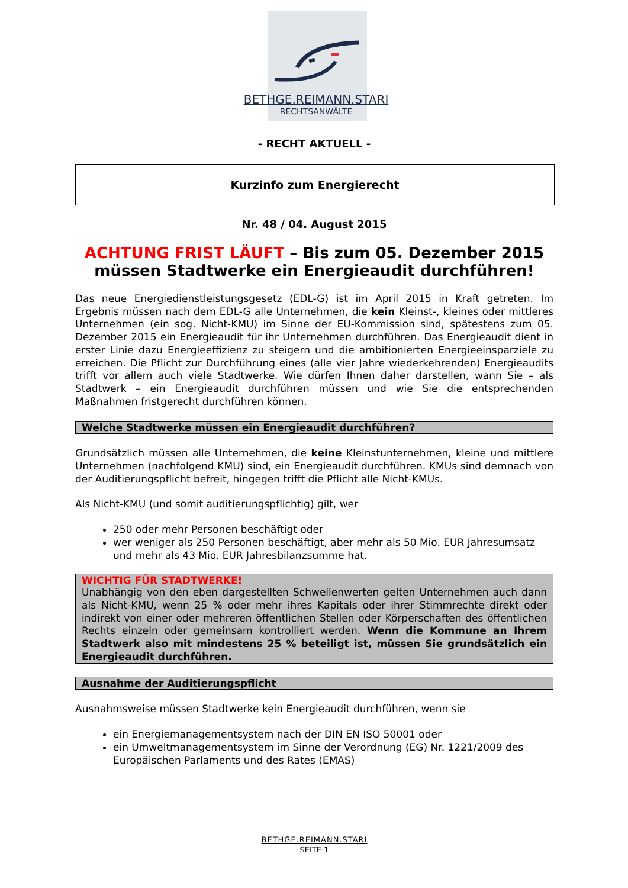BETHGE.REIMANN.STARI
RECHTSANWÄLTE
- RECHT AKTUELL -
Kurzinfo zum Energierecht
Nr. 48 / 04. August 2015
ACHTUNG FRIST LÄUFT – Bis zum 05. Dezember 2015 müssen Stadtwerke ein Energieaudit durchführen!
Das neue Energiedienstleistungsgesetz (EDL-G) ist im April 2015 in Kraft getreten. Im Ergebnis müssen nach dem EDL-G alle Unternehmen, die kein Kleinst-, kleines oder mittleres Unternehmen (ein sog. Nicht-KMU) im Sinne der EU-Kommission sind, spätestens zum 05. Dezember 2015 ein Energieaudit für ihr Unternehmen durchführen. Das Energieaudit dient in erster Linie dazu Energieeffizienz zu steigern und die ambitionierten Energieeinsparziele zu erreichen. Die Pflicht zur Durchführung eines (alle vier Jahre wiederkehrenden) Energieaudits trifft vor allem auch viele Stadtwerke. Wie dürfen Ihnen daher darstellen, wann Sie – als Stadtwerk – ein Energieaudit durchführen müssen und wie Sie die entsprechenden Maßnahmen fristgerecht durchführen können.
Welche Stadtwerke müssen ein Energieaudit durchführen?
Grundsätzlich müssen alle Unternehmen, die keine Kleinstunternehmen, kleine und mittlere Unternehmen (nachfolgend KMU) sind, ein Energieaudit durchführen. KMUs sind demnach von der Auditierungspflicht befreit, hingegen trifft die Pflicht alle Nicht-KMUs.
Als Nicht-KMU (und somit auditierungspflichtig) gilt, wer
250 oder mehr Personen beschäftigt oder
wer weniger als 250 Personen beschäftigt, aber mehr als 50 Mio. EUR Jahresumsatz und mehr als 43 Mio. EUR Jahresbilanzsumme hat.
WICHTIG FÜR STADTWERKE!
Unabhängig von den eben dargestellten Schwellenwerten gelten Unternehmen auch dann als Nicht-KMU, wenn 25 % oder mehr ihres Kapitals oder ihrer Stimmrechte direkt oder indirekt von einer oder mehreren öffentlichen Stellen oder Körperschaften des öffentlichen Rechts einzeln oder gemeinsam kontrolliert werden. Wenn die Kommune an Ihrem Stadtwerk also mit mindestens 25 % beteiligt ist, müssen Sie grundsätzlich ein Energieaudit durchführen.
Ausnahme der Auditierungspflicht
Ausnahmsweise müssen Stadtwerke kein Energieaudit durchführen, wenn sie
ein Energiemanagementsystem nach der DIN EN ISO 50001 oder
ein Umweltmanagementsystem im Sinne der Verordnung (EG) Nr. 1221/2009 des Europäischen Parlaments und des Rates (EMAS)
BETHGE.REIMANN.STARI
SEITE 1